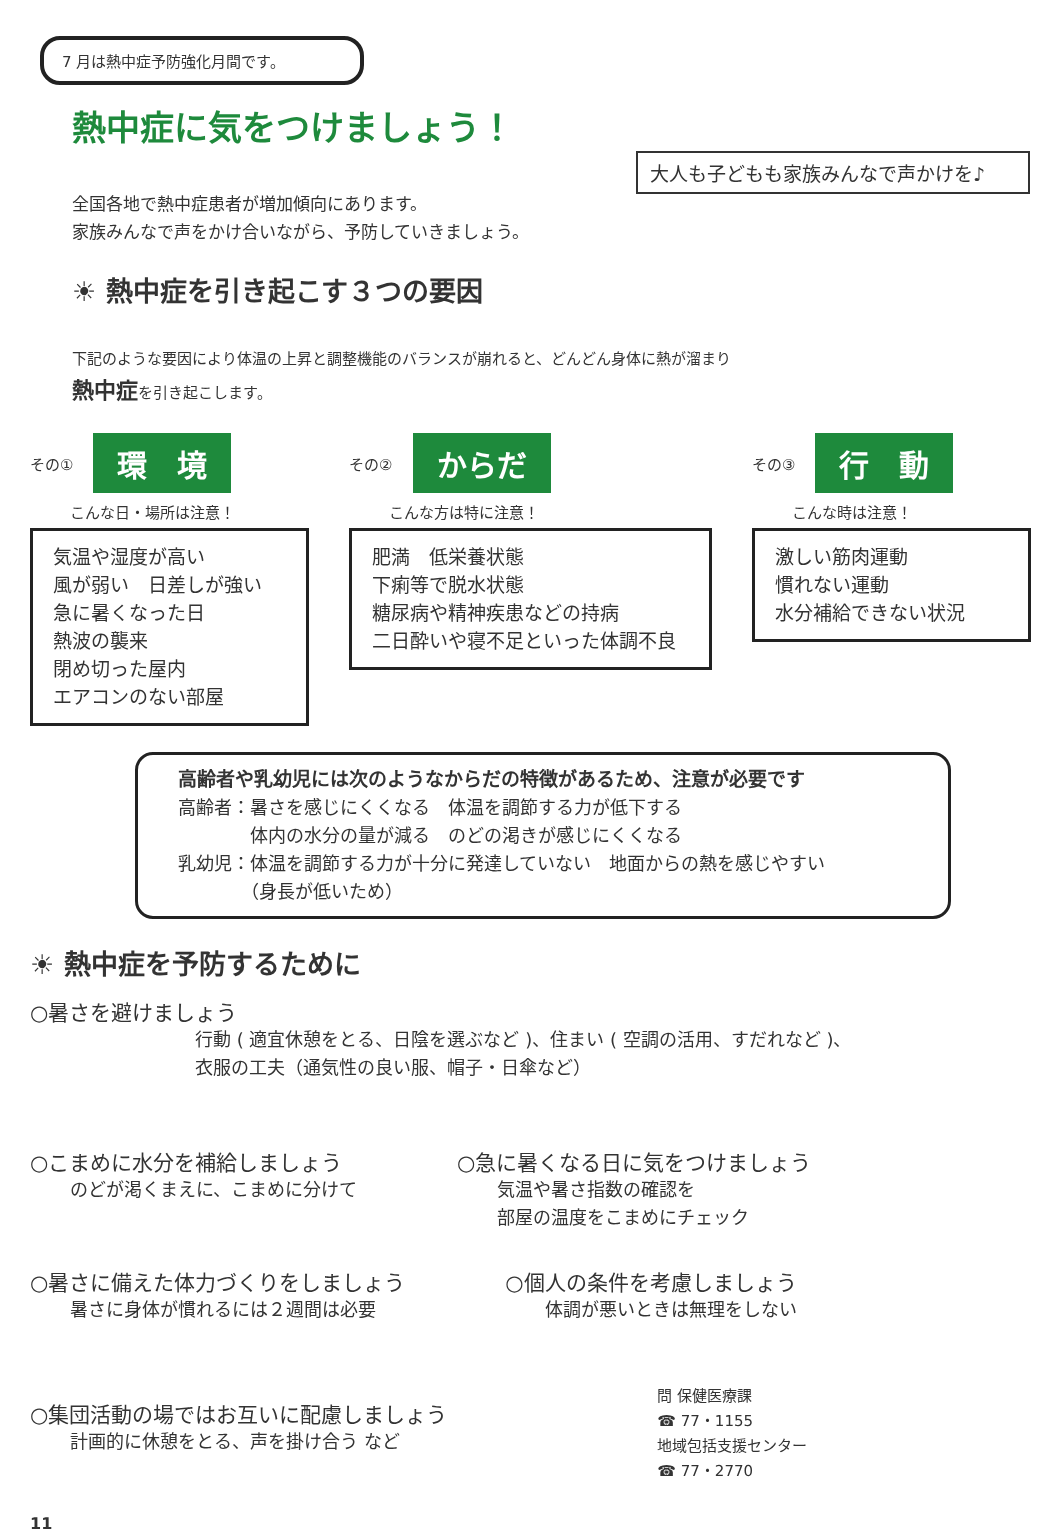7 月は熱中症予防強化月間です。
熱中症に気をつけましょう！
大人も子どもも家族みんなで声かけを♪
全国各地で熱中症患者が増加傾向にあります。
家族みんなで声をかけ合いながら、予防していきましょう。
☀ 熱中症を引き起こす３つの要因
下記のような要因により体温の上昇と調整機能のバランスが崩れると、どんどん身体に熱が溜まり
熱中症を引き起こします。
その① 環　境
こんな日・場所は注意！
気温や湿度が高い
風が弱い　日差しが強い
急に暑くなった日
熱波の襲来
閉め切った屋内
エアコンのない部屋
その② からだ
こんな方は特に注意！
肥満　低栄養状態
下痢等で脱水状態
糖尿病や精神疾患などの持病
二日酔いや寝不足といった体調不良
その③ 行　動
こんな時は注意！
激しい筋肉運動
慣れない運動
水分補給できない状況
高齢者や乳幼児には次のようなからだの特徴があるため、注意が必要です
高齢者：暑さを感じにくくなる　体温を調節する力が低下する
　　　　体内の水分の量が減る　のどの渇きが感じにくくなる
乳幼児：体温を調節する力が十分に発達していない　地面からの熱を感じやすい
　　　　（身長が低いため）
☀ 熱中症を予防するために
○暑さを避けましょう
行動 ( 適宜休憩をとる、日陰を選ぶなど )、住まい ( 空調の活用、すだれなど )、
衣服の工夫（通気性の良い服、帽子・日傘など）
○こまめに水分を補給しましょう
のどが渇くまえに、こまめに分けて
○急に暑くなる日に気をつけましょう
気温や暑さ指数の確認を
部屋の温度をこまめにチェック
○暑さに備えた体力づくりをしましょう
暑さに身体が慣れるには２週間は必要
○個人の条件を考慮しましょう
体調が悪いときは無理をしない
○集団活動の場ではお互いに配慮しましょう
計画的に休憩をとる、声を掛け合う など
問 保健医療課
☎ 77・1155
地域包括支援センター
☎ 77・2770
11